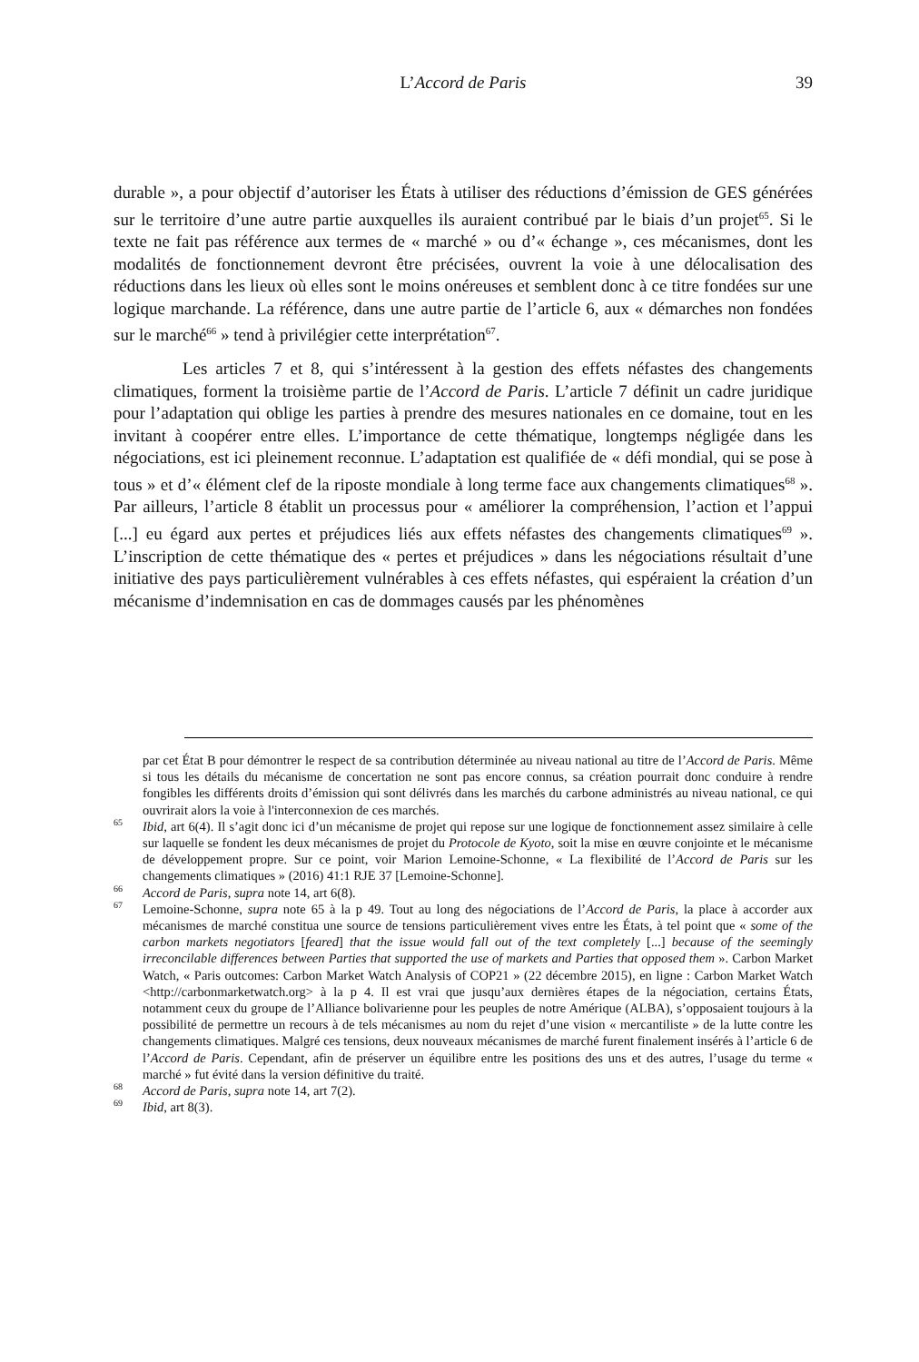L’Accord de Paris 39
durable », a pour objectif d’autoriser les États à utiliser des réductions d’émission de GES générées sur le territoire d’une autre partie auxquelles ils auraient contribué par le biais d’un projet<sup>65</sup>. Si le texte ne fait pas référence aux termes de « marché » ou d’« échange », ces mécanismes, dont les modalités de fonctionnement devront être précisées, ouvrent la voie à une délocalisation des réductions dans les lieux où elles sont le moins onéreuses et semblent donc à ce titre fondées sur une logique marchande. La référence, dans une autre partie de l’article 6, aux « démarches non fondées sur le marché<sup>66</sup> » tend à privilégier cette interprétation<sup>67</sup>.
Les articles 7 et 8, qui s’intéressent à la gestion des effets néfastes des changements climatiques, forment la troisième partie de l’Accord de Paris. L’article 7 définit un cadre juridique pour l’adaptation qui oblige les parties à prendre des mesures nationales en ce domaine, tout en les invitant à coopérer entre elles. L’importance de cette thématique, longtemps négligée dans les négociations, est ici pleinement reconnue. L’adaptation est qualifiée de « défi mondial, qui se pose à tous » et d’« élément clef de la riposte mondiale à long terme face aux changements climatiques<sup>68</sup> ». Par ailleurs, l’article 8 établit un processus pour « améliorer la compréhension, l’action et l’appui [...] eu égard aux pertes et préjudices liés aux effets néfastes des changements climatiques<sup>69</sup> ». L’inscription de cette thématique des « pertes et préjudices » dans les négociations résultait d’une initiative des pays particulièrement vulnérables à ces effets néfastes, qui espéraient la création d’un mécanisme d’indemnisation en cas de dommages causés par les phénomènes
par cet État B pour démontrer le respect de sa contribution déterminée au niveau national au titre de l’Accord de Paris. Même si tous les détails du mécanisme de concertation ne sont pas encore connus, sa création pourrait donc conduire à rendre fongibles les différents droits d’émission qui sont délivrés dans les marchés du carbone administrés au niveau national, ce qui ouvrirait alors la voie à l'interconnexion de ces marchés.
65 Ibid, art 6(4). Il s’agit donc ici d’un mécanisme de projet qui repose sur une logique de fonctionnement assez similaire à celle sur laquelle se fondent les deux mécanismes de projet du Protocole de Kyoto, soit la mise en œuvre conjointe et le mécanisme de développement propre. Sur ce point, voir Marion Lemoine-Schonne, « La flexibilité de l’Accord de Paris sur les changements climatiques » (2016) 41:1 RJE 37 [Lemoine-Schonne].
66 Accord de Paris, supra note 14, art 6(8).
67 Lemoine-Schonne, supra note 65 à la p 49. Tout au long des négociations de l’Accord de Paris, la place à accorder aux mécanismes de marché constitua une source de tensions particulièrement vives entre les États, à tel point que « some of the carbon markets negotiators [feared] that the issue would fall out of the text completely [...] because of the seemingly irreconcilable differences between Parties that supported the use of markets and Parties that opposed them ». Carbon Market Watch, « Paris outcomes: Carbon Market Watch Analysis of COP21 » (22 décembre 2015), en ligne : Carbon Market Watch <http://carbonmarketwatch.org> à la p 4. Il est vrai que jusqu’aux dernières étapes de la négociation, certains États, notamment ceux du groupe de l’Alliance bolivarienne pour les peuples de notre Amérique (ALBA), s’opposaient toujours à la possibilité de permettre un recours à de tels mécanismes au nom du rejet d’une vision « mercantiliste » de la lutte contre les changements climatiques. Malgré ces tensions, deux nouveaux mécanismes de marché furent finalement insérés à l’article 6 de l’Accord de Paris. Cependant, afin de préserver un équilibre entre les positions des uns et des autres, l’usage du terme « marché » fut évité dans la version définitive du traité.
68 Accord de Paris, supra note 14, art 7(2).
69 Ibid, art 8(3).